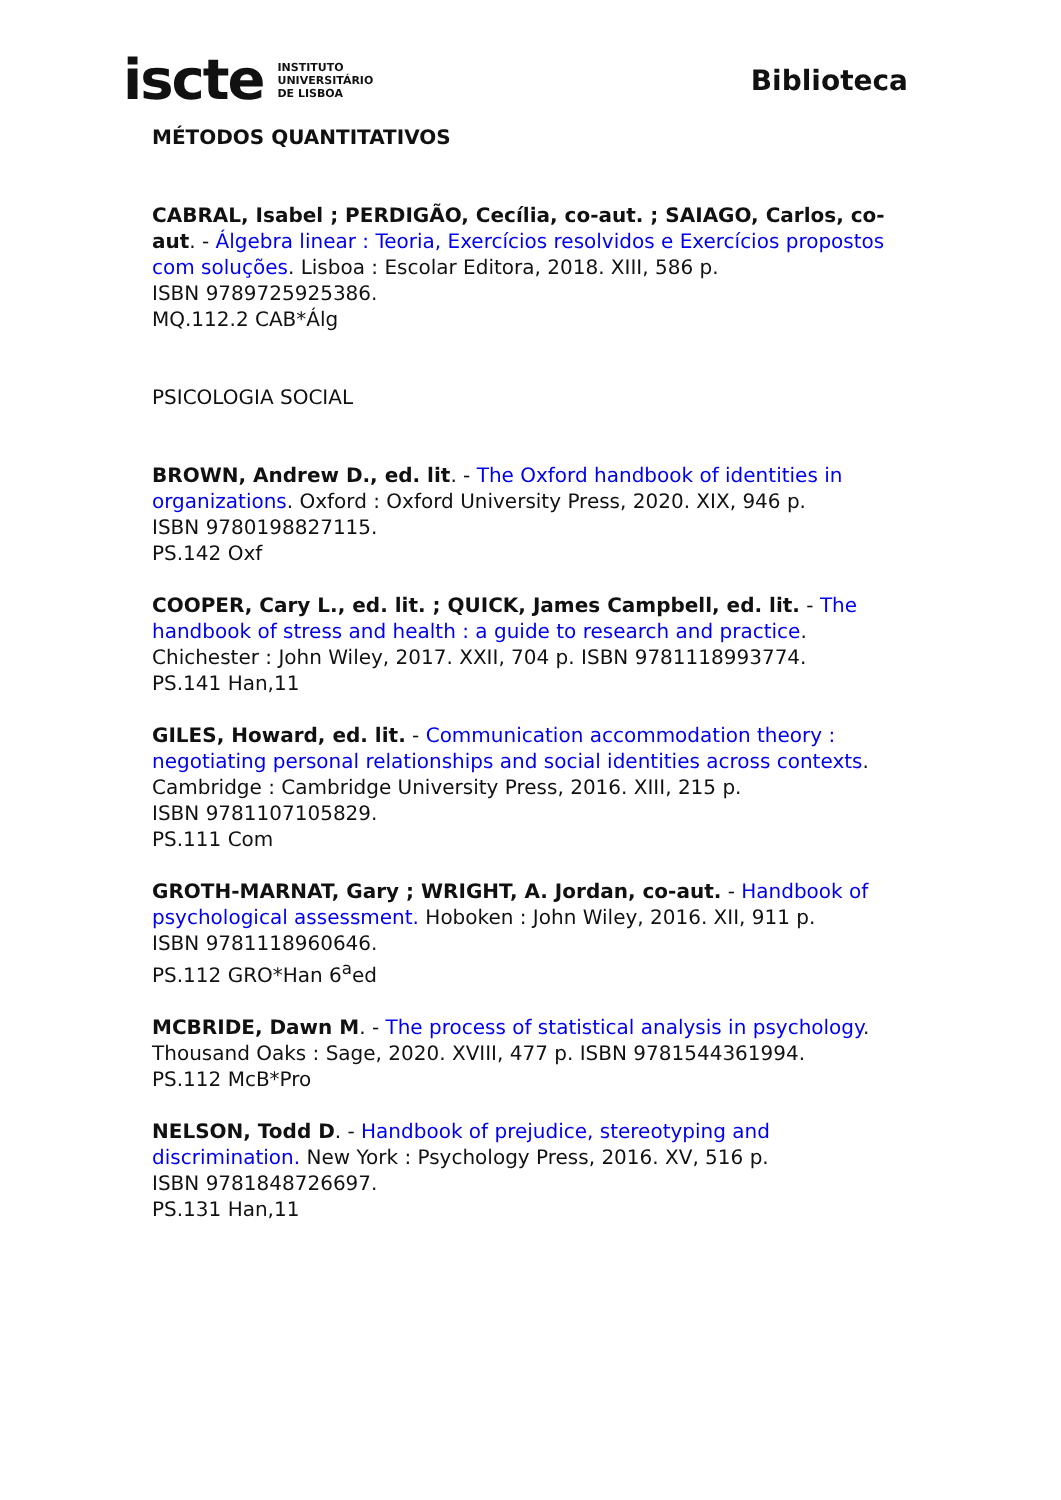iscte INSTITUTO
UNIVERSITÁRIO
DE LISBOA
Biblioteca
MÉTODOS QUANTITATIVOS
CABRAL, Isabel ; PERDIGÃO, Cecília, co-aut. ; SAIAGO, Carlos, co-aut. - Álgebra linear : Teoria, Exercícios resolvidos e Exercícios propostos com soluções. Lisboa : Escolar Editora, 2018. XIII, 586 p.
ISBN 9789725925386.
MQ.112.2 CAB*Álg
PSICOLOGIA SOCIAL
BROWN, Andrew D., ed. lit. - The Oxford handbook of identities in organizations. Oxford : Oxford University Press, 2020. XIX, 946 p.
ISBN 9780198827115.
PS.142 Oxf
COOPER, Cary L., ed. lit. ; QUICK, James Campbell, ed. lit. - The handbook of stress and health : a guide to research and practice. Chichester : John Wiley, 2017. XXII, 704 p. ISBN 9781118993774.
PS.141 Han,11
GILES, Howard, ed. lit. - Communication accommodation theory : negotiating personal relationships and social identities across contexts. Cambridge : Cambridge University Press, 2016. XIII, 215 p.
ISBN 9781107105829.
PS.111 Com
GROTH-MARNAT, Gary ; WRIGHT, A. Jordan, co-aut. - Handbook of psychological assessment. Hoboken : John Wiley, 2016. XII, 911 p.
ISBN 9781118960646.
PS.112 GRO*Han 6<sup>a</sup>ed
MCBRIDE, Dawn M. - The process of statistical analysis in psychology. Thousand Oaks : Sage, 2020. XVIII, 477 p. ISBN 9781544361994.
PS.112 McB*Pro
NELSON, Todd D. - Handbook of prejudice, stereotyping and discrimination. New York : Psychology Press, 2016. XV, 516 p.
ISBN 9781848726697.
PS.131 Han,11